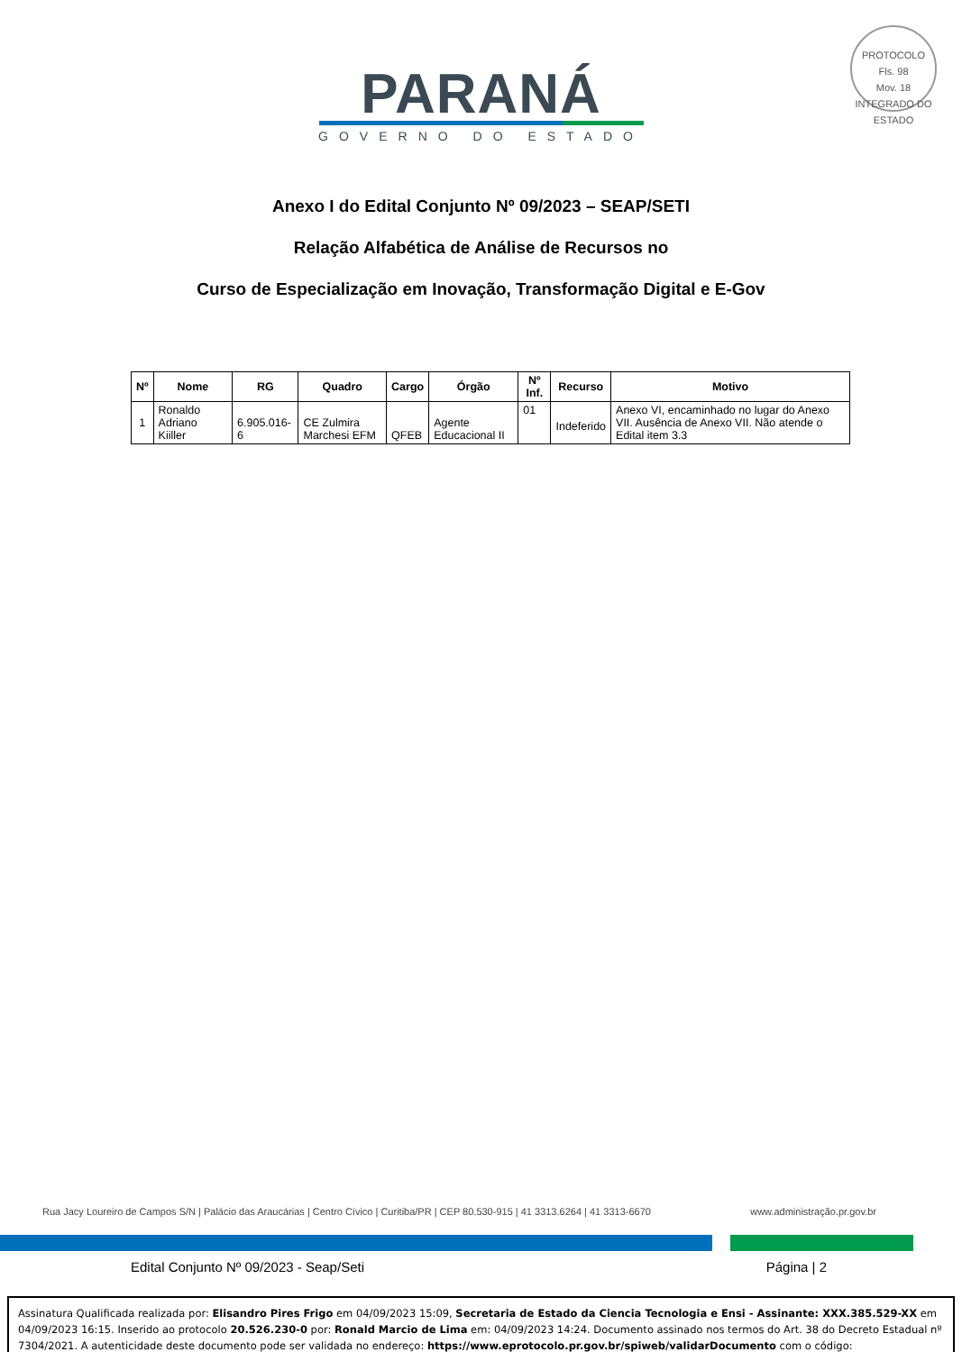PROTOCOLO
Fls. 98
Mov. 18
INTEGRADO DO ESTADO
PARANÁ
GOVERNO DO ESTADO
Anexo I do Edital Conjunto Nº 09/2023 – SEAP/SETI
Relação Alfabética de Análise de Recursos no
Curso de Especialização em Inovação, Transformação Digital e E-Gov
| Nº | Nome | RG | Quadro | Cargo | Órgão | Nº Inf. | Recurso | Motivo |
| --- | --- | --- | --- | --- | --- | --- | --- | --- |
| 1 | Ronaldo Adriano Kiiller | 6.905.016-6 | CE Zulmira Marchesi EFM | QFEB | Agente Educacional II | 01 | Indeferido | Anexo VI, encaminhado no lugar do Anexo VII. Ausência de Anexo VII. Não atende o Edital item 3.3 |
Rua Jacy Loureiro de Campos S/N | Palácio das Araucárias | Centro Cívico | Curitiba/PR | CEP 80.530-915 | 41 3313.6264 | 41 3313-6670 www.administração.pr.gov.br
Edital Conjunto Nº 09/2023 - Seap/Seti Página | 2
Assinatura Qualificada realizada por: Elisandro Pires Frigo em 04/09/2023 15:09, Secretaria de Estado da Ciencia Tecnologia e Ensi - Assinante: XXX.385.529-XX em 04/09/2023 16:15. Inserido ao protocolo 20.526.230-0 por: Ronald Marcio de Lima em: 04/09/2023 14:24. Documento assinado nos termos do Art. 38 do Decreto Estadual nº 7304/2021. A autenticidade deste documento pode ser validada no endereço: https://www.eprotocolo.pr.gov.br/spiweb/validarDocumento com o código: